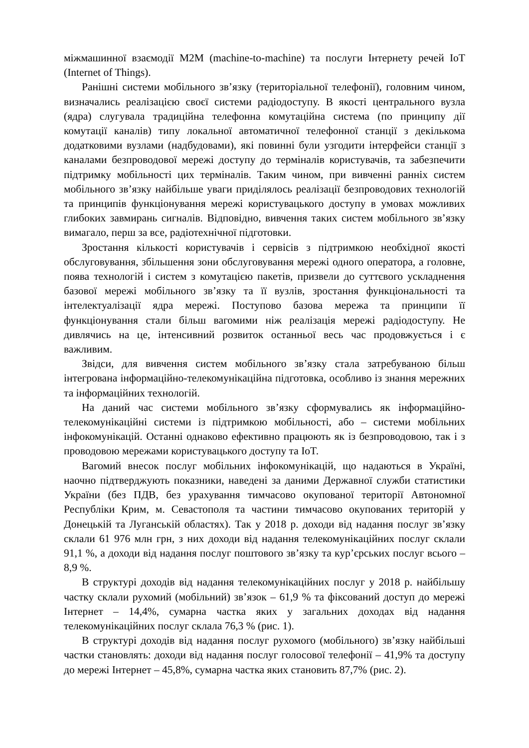міжмашинної взаємодії M2M (machine-to-machine) та послуги Інтернету речей IoT (Internet of Things).
Ранішні системи мобільного зв’язку (територіальної телефонії), головним чином, визначались реалізацією своєї системи радіодоступу. В якості центрального вузла (ядра) слугувала традиційна телефонна комутаційна система (по принципу дії комутації каналів) типу локальної автоматичної телефонної станції з декількома додатковими вузлами (надбудовами), які повинні були узгодити інтерфейси станції з каналами безпроводової мережі доступу до терміналів користувачів, та забезпечити підтримку мобільності цих терміналів. Таким чином, при вивченні ранніх систем мобільного зв’язку найбільше уваги приділялось реалізації безпроводових технологій та принципів функціонування мережі користувацького доступу в умовах можливих глибоких завмирань сигналів. Відповідно, вивчення таких систем мобільного зв’язку вимагало, перш за все, радіотехнічної підготовки.
Зростання кількості користувачів і сервісів з підтримкою необхідної якості обслуговування, збільшення зони обслуговування мережі одного оператора, а головне, поява технологій і систем з комутацією пакетів, призвели до суттєвого ускладнення базової мережі мобільного зв’язку та її вузлів, зростання функціональності та інтелектуалізації ядра мережі. Поступово базова мережа та принципи її функціонування стали більш вагомими ніж реалізація мережі радіодоступу. Не дивлячись на це, інтенсивний розвиток останньої весь час продовжується і є важливим.
Звідси, для вивчення систем мобільного зв’язку стала затребуваною більш інтегрована інформаційно-телекомунікаційна підготовка, особливо із знання мережних та інформаційних технологій.
На даний час системи мобільного зв’язку сформувались як інформаційно-телекомунікаційні системи із підтримкою мобільності, або – системи мобільних інфокомунікацій. Останні однаково ефективно працюють як із безпроводовою, так і з проводовою мережами користувацького доступу та IoT.
Вагомий внесок послуг мобільних інфокомунікацій, що надаються в Україні, наочно підтверджують показники, наведені за даними Державної служби статистики України (без ПДВ, без урахування тимчасово окупованої території Автономної Республіки Крим, м. Севастополя та частини тимчасово окупованих територій у Донецькій та Луганській областях). Так у 2018 р. доходи від надання послуг зв’язку склали 61 976 млн грн, з них доходи від надання телекомунікаційних послуг склали 91,1 %, а доходи від надання послуг поштового зв’язку та кур’єрських послуг всього – 8,9 %.
В структурі доходів від надання телекомунікаційних послуг у 2018 р. найбільшу частку склали рухомий (мобільний) зв’язок – 61,9 % та фіксований доступ до мережі Інтернет – 14,4%, сумарна частка яких у загальних доходах від надання телекомунікаційних послуг склала 76,3 % (рис. 1).
В структурі доходів від надання послуг рухомого (мобільного) зв’язку найбільші частки становлять: доходи від надання послуг голосової телефонії – 41,9% та доступу до мережі Інтернет – 45,8%, сумарна частка яких становить 87,7% (рис. 2).